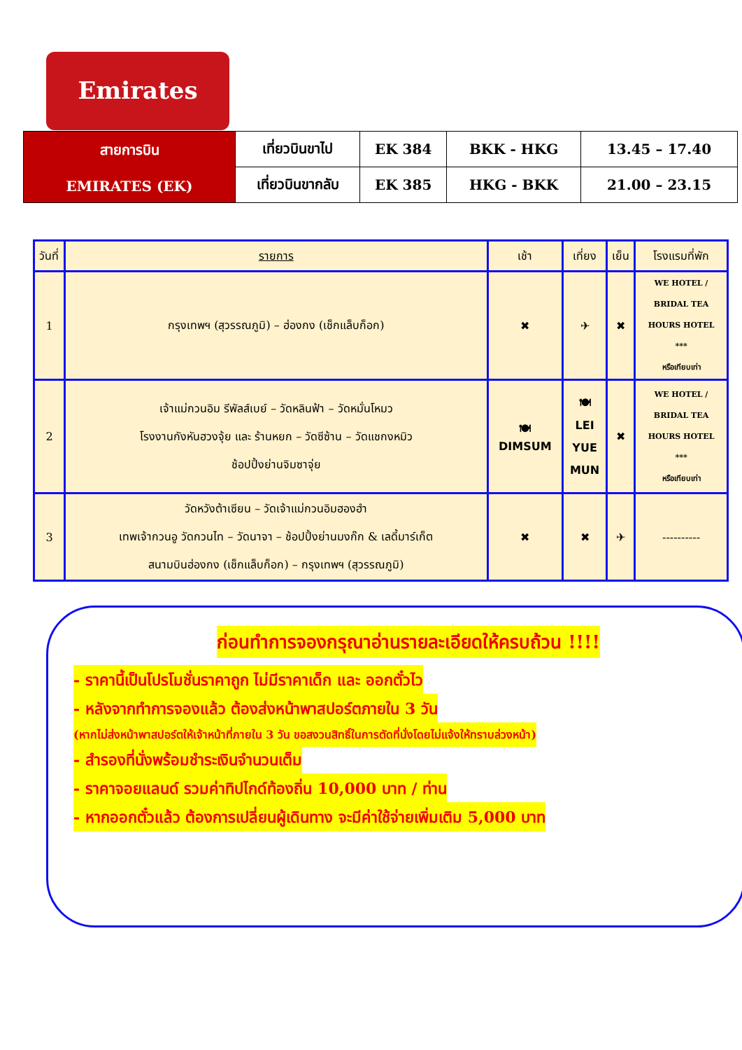Emirates
| สายการบิน EMIRATES (EK) | เที่ยวบินขาไป | EK 384 | BKK - HKG | 13.45 – 17.40 |
| | เที่ยวบินขากลับ | EK 385 | HKG - BKK | 21.00 – 23.15 |
| วันที่ | รายการ | เช้า | เที่ยง | เย็น | โรงแรมที่พัก |
| --- | --- | --- | --- | --- | --- |
| 1 | กรุงเทพฯ (สุวรรณภูมิ) – ฮ่องกง (เช็กแล็บก็อก) | ✖ | ✈ | ✖ | WE HOTEL / BRIDAL TEA HOURS HOTEL *** หรือเทียบเท่า |
| 2 | เจ้าแม่กวนอิม รีพัลส์เบย์ – วัดหลินฟ้า – วัดหมั่นโหมว โรงงานกังหันฮวงจุ้ย และ ร้านหยก – วัดซีซ้าน – วัดแชกงหมิว ช้อปปิ้งย่านจิมซาจุ่ย | 🍽 DIMSUM | 🍽 LEI YUE MUN | ✖ | WE HOTEL / BRIDAL TEA HOURS HOTEL *** หรือเทียบเท่า |
| 3 | วัดหวังต้าเซียน – วัดเจ้าแม่กวนอิมฮองฮำ เทพเจ้ากวนอู วัดกวนไท – วัดนาจา – ช้อปปิ้งย่านมงก๊ก & เลดี้มาร์เก็ต สนามบินฮ่องกง (เช็กแล็บก็อก) – กรุงเทพฯ (สุวรรณภูมิ) | ✖ | ✖ | ✈ | ---------- |
ก่อนทำการจองกรุณาอ่านรายละเอียดให้ครบถ้วน !!!!
- ราคานี้เป็นโปรโมชั่นราคาถูก ไม่มีราคาเด็ก และ ออกตั๋วไว
- หลังจากทำการจองแล้ว ต้องส่งหน้าพาสปอร์ตภายใน 3 วัน
(หากไม่ส่งหน้าพาสปอร์ตให้เจ้าหน้าที่ภายใน 3 วัน ขอสงวนสิทธิ์ในการตัดที่นั่งโดยไม่แจ้งให้ทราบล่วงหน้า)
- สำรองที่นั่งพร้อมชำระเงินจำนวนเต็ม
- ราคาจอยแลนด์ รวมค่าทิปไกด์ท้องถิ่น 10,000 บาท / ท่าน
- หากออกตั๋วแล้ว ต้องการเปลี่ยนผู้เดินทาง จะมีค่าใช้จ่ายเพิ่มเติม 5,000 บาท